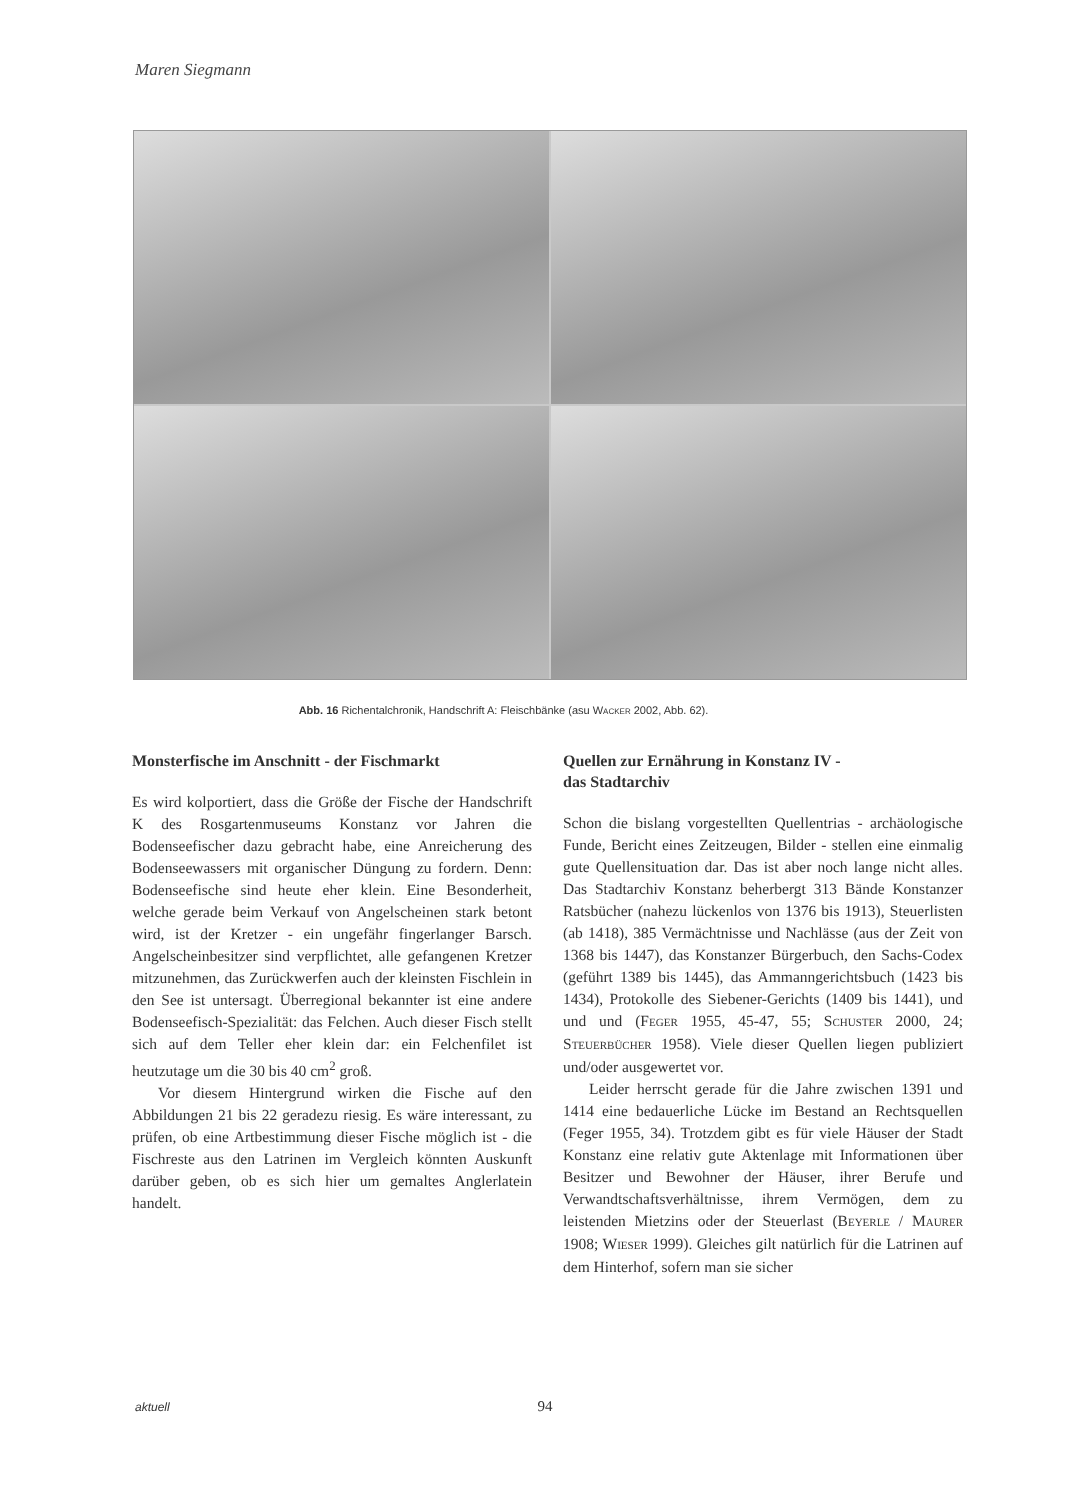Maren Siegmann
Abb. 16 Richentalchronik, Handschrift A: Fleischbänke (asu WACKER 2002, Abb. 62).
Monsterfische im Anschnitt - der Fischmarkt
Es wird kolportiert, dass die Größe der Fische der Handschrift K des Rosgartenmuseums Konstanz vor Jahren die Bodenseefischer dazu gebracht habe, eine Anreicherung des Bodenseewassers mit organischer Düngung zu fordern. Denn: Bodenseefische sind heute eher klein. Eine Besonderheit, welche gerade beim Verkauf von Angelscheinen stark betont wird, ist der Kretzer - ein ungefähr fingerlanger Barsch. Angelscheinbesitzer sind verpflichtet, alle gefangenen Kretzer mitzunehmen, das Zurückwerfen auch der kleinsten Fischlein in den See ist untersagt. Überregional bekannter ist eine andere Bodenseefisch-Spezialität: das Felchen. Auch dieser Fisch stellt sich auf dem Teller eher klein dar: ein Felchenfilet ist heutzutage um die 30 bis 40 cm<sup>2</sup> groß.
Vor diesem Hintergrund wirken die Fische auf den Abbildungen 21 bis 22 geradezu riesig. Es wäre interessant, zu prüfen, ob eine Artbestimmung dieser Fische möglich ist - die Fischreste aus den Latrinen im Vergleich könnten Auskunft darüber geben, ob es sich hier um gemaltes Anglerlatein handelt.
Quellen zur Ernährung in Konstanz IV -
das Stadtarchiv
Schon die bislang vorgestellten Quellentrias - archäologische Funde, Bericht eines Zeitzeugen, Bilder - stellen eine einmalig gute Quellensituation dar. Das ist aber noch lange nicht alles. Das Stadtarchiv Konstanz beherbergt 313 Bände Konstanzer Ratsbücher (nahezu lückenlos von 1376 bis 1913), Steuerlisten (ab 1418), 385 Vermächtnisse und Nachlässe (aus der Zeit von 1368 bis 1447), das Konstanzer Bürgerbuch, den Sachs-Codex (geführt 1389 bis 1445), das Ammanngerichtsbuch (1423 bis 1434), Protokolle des Siebener-Gerichts (1409 bis 1441), und und und (FEGER 1955, 45-47, 55; SCHUSTER 2000, 24; STEUERBÜCHER 1958). Viele dieser Quellen liegen publiziert und/oder ausgewertet vor.
Leider herrscht gerade für die Jahre zwischen 1391 und 1414 eine bedauerliche Lücke im Bestand an Rechtsquellen (Feger 1955, 34). Trotzdem gibt es für viele Häuser der Stadt Konstanz eine relativ gute Aktenlage mit Informationen über Besitzer und Bewohner der Häuser, ihrer Berufe und Verwandtschaftsverhältnisse, ihrem Vermögen, dem zu leistenden Mietzins oder der Steuerlast (BEYERLE / MAURER 1908; WIESER 1999). Gleiches gilt natürlich für die Latrinen auf dem Hinterhof, sofern man sie sicher
aktuell
94